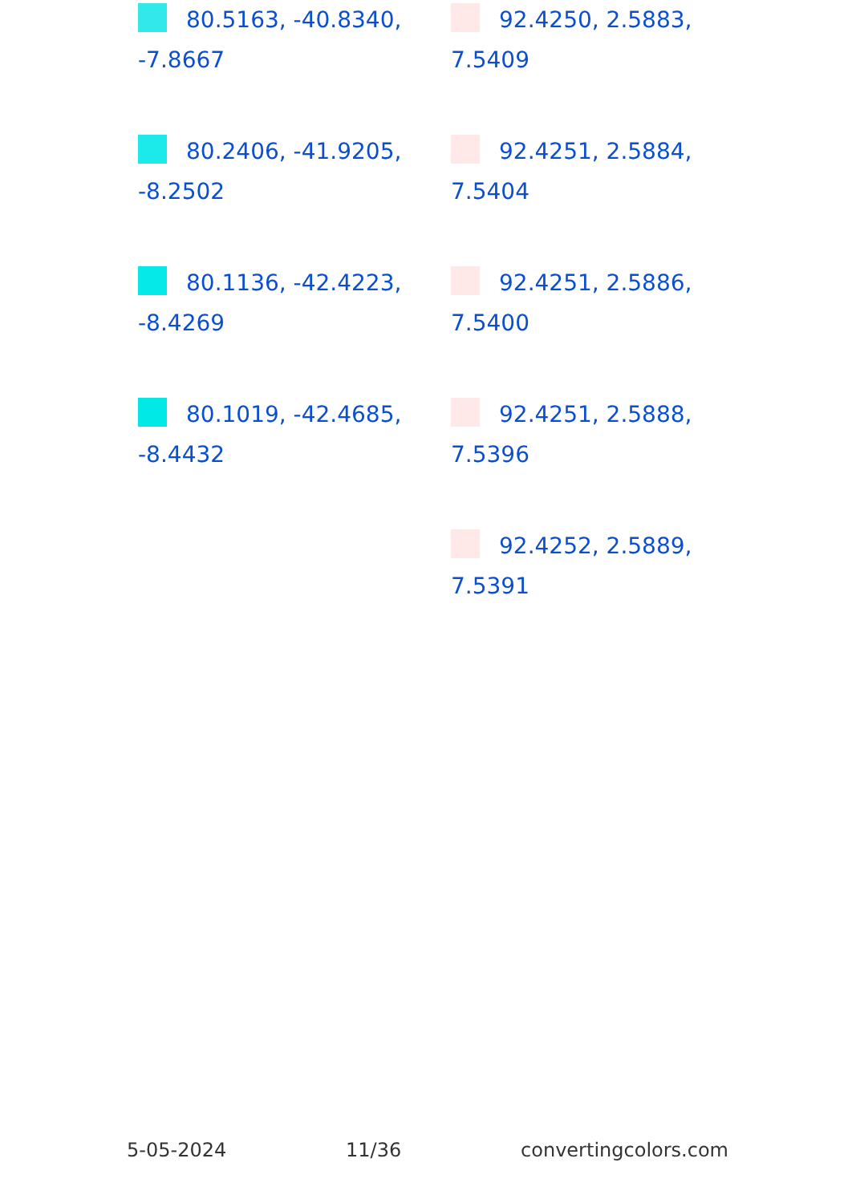80.5163, -40.8340, -7.8667
80.2406, -41.9205, -8.2502
80.1136, -42.4223, -8.4269
80.1019, -42.4685, -8.4432
92.4250, 2.5883, 7.5409
92.4251, 2.5884, 7.5404
92.4251, 2.5886, 7.5400
92.4251, 2.5888, 7.5396
92.4252, 2.5889, 7.5391
5-05-2024 11/36 convertingcolors.com